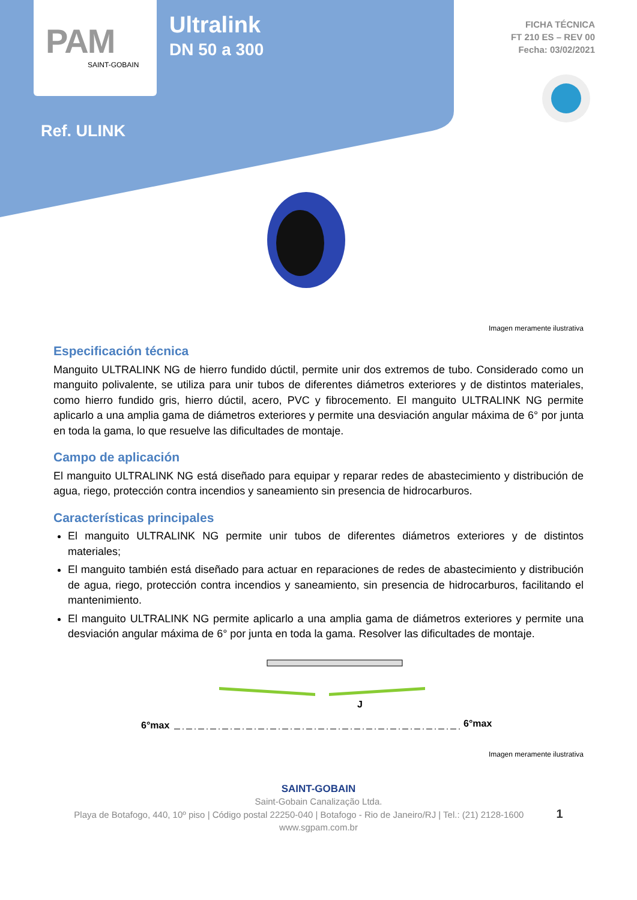PAM
SAINT-GOBAIN
Ultralink
DN 50 a 300
FICHA TÉCNICA
FT 210 ES – REV 00
Fecha: 03/02/2021
Ref. ULINK
Imagen meramente ilustrativa
Especificación técnica
Manguito ULTRALINK NG de hierro fundido dúctil, permite unir dos extremos de tubo. Considerado como un manguito polivalente, se utiliza para unir tubos de diferentes diámetros exteriores y de distintos materiales, como hierro fundido gris, hierro dúctil, acero, PVC y fibrocemento. El manguito ULTRALINK NG permite aplicarlo a una amplia gama de diámetros exteriores y permite una desviación angular máxima de 6° por junta en toda la gama, lo que resuelve las dificultades de montaje.
Campo de aplicación
El manguito ULTRALINK NG está diseñado para equipar y reparar redes de abastecimiento y distribución de agua, riego, protección contra incendios y saneamiento sin presencia de hidrocarburos.
Características principales
El manguito ULTRALINK NG permite unir tubos de diferentes diámetros exteriores y de distintos materiales;
El manguito también está diseñado para actuar en reparaciones de redes de abastecimiento y distribución de agua, riego, protección contra incendios y saneamiento, sin presencia de hidrocarburos, facilitando el mantenimiento.
El manguito ULTRALINK NG permite aplicarlo a una amplia gama de diámetros exteriores y permite una desviación angular máxima de 6° por junta en toda la gama. Resolver las dificultades de montaje.
6°max
J
6°max
Imagen meramente ilustrativa
SAINT-GOBAIN
Saint-Gobain Canalização Ltda.
Playa de Botafogo, 440, 10º piso | Código postal 22250-040 | Botafogo - Rio de Janeiro/RJ | Tel.: (21) 2128-1600 1
www.sgpam.com.br